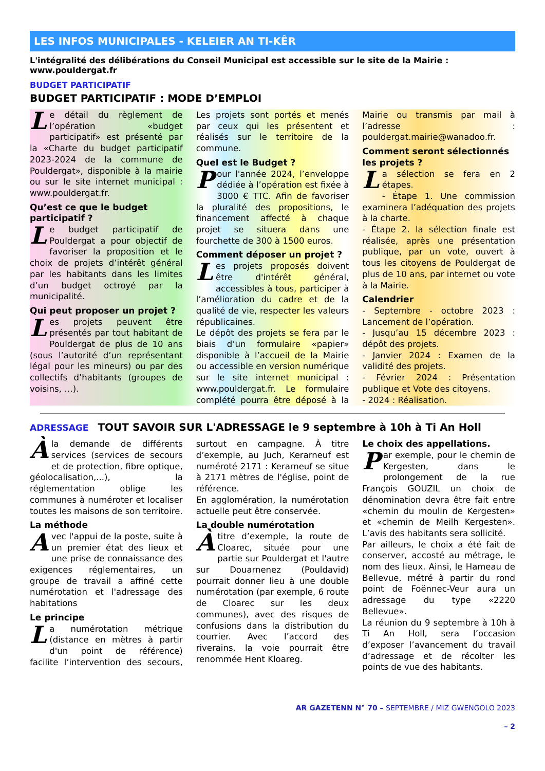LES INFOS MUNICIPALES - KELEIER AN TI-KÊR
L'intégralité des délibérations du Conseil Municipal est accessible sur le site de la Mairie : www.pouldergat.fr
BUDGET PARTICIPATIF
BUDGET PARTICIPATIF : MODE D’EMPLOI
Le détail du règlement de l’opération «budget participatif» est présenté par la «Charte du budget participatif 2023-2024 de la commune de Pouldergat», disponible à la mairie ou sur le site internet municipal : www.pouldergat.fr.
Qu’est ce que le budget participatif ?
Le budget participatif de Pouldergat a pour objectif de favoriser la proposition et le choix de projets d’intérêt général par les habitants dans les limites d’un budget octroyé par la municipalité.
Qui peut proposer un projet ?
Les projets peuvent être présentés par tout habitant de Pouldergat de plus de 10 ans (sous l’autorité d’un représentant légal pour les mineurs) ou par des collectifs d’habitants (groupes de voisins, …).
Les projets sont portés et menés par ceux qui les présentent et réalisés sur le territoire de la commune.
Quel est le Budget ?
Pour l'année 2024, l’enveloppe dédiée à l’opération est fixée à 3000 € TTC. Afin de favoriser la pluralité des propositions, le financement affecté à chaque projet se situera dans une fourchette de 300 à 1500 euros.
Comment déposer un projet ?
Les projets proposés doivent être d'intérêt général, accessibles à tous, participer à l’amélioration du cadre et de la qualité de vie, respecter les valeurs républicaines.
Le dépôt des projets se fera par le biais d’un formulaire «papier» disponible à l’accueil de la Mairie ou accessible en version numérique sur le site internet municipal : www.pouldergat.fr. Le formulaire complété pourra être déposé à la Mairie ou transmis par mail à l’adresse : pouldergat.mairie@wanadoo.fr.
Comment seront sélectionnés les projets ?
La sélection se fera en 2 étapes.
- Étape 1. Une commission examinera l’adéquation des projets à la charte.
- Étape 2. la sélection finale est réalisée, après une présentation publique, par un vote, ouvert à tous les citoyens de Pouldergat de plus de 10 ans, par internet ou vote à la Mairie.
Calendrier
- Septembre - octobre 2023 : Lancement de l’opération.
- Jusqu’au 15 décembre 2023 : dépôt des projets.
- Janvier 2024 : Examen de la validité des projets.
- Février 2024 : Présentation publique et Vote des citoyens.
- 2024 : Réalisation.
ADRESSAGE TOUT SAVOIR SUR L'ADRESSAGE le 9 septembre à 10h à Ti An Holl
Àla demande de différents services (services de secours et de protection, fibre optique, géolocalisation,...), la réglementation oblige les communes à numéroter et localiser toutes les maisons de son territoire.
La méthode
Avec l'appui de la poste, suite à un premier état des lieux et une prise de connaissance des exigences réglementaires, un groupe de travail a affiné cette numérotation et l'adressage des habitations
Le principe
La numérotation métrique (distance en mètres à partir d'un point de référence) facilite l’intervention des secours, surtout en campagne. À titre d’exemple, au Juch, Kerarneuf est numéroté 2171 : Kerarneuf se situe à 2171 mètres de l'église, point de référence.
En agglomération, la numérotation actuelle peut être conservée.
La double numérotation
Àtitre d’exemple, la route de Cloarec, située pour une partie sur Pouldergat et l'autre sur Douarnenez (Pouldavid) pourrait donner lieu à une double numérotation (par exemple, 6 route de Cloarec sur les deux communes), avec des risques de confusions dans la distribution du courrier. Avec l’accord des riverains, la voie pourrait être renommée Hent Kloareg.
Le choix des appellations.
Par exemple, pour le chemin de Kergesten, dans le prolongement de la rue François GOUZIL un choix de dénomination devra être fait entre «chemin du moulin de Kergesten» et «chemin de Meilh Kergesten». L’avis des habitants sera sollicité.
Par ailleurs, le choix a été fait de conserver, accosté au métrage, le nom des lieux. Ainsi, le Hameau de Bellevue, métré à partir du rond point de Foënnec-Veur aura un adressage du type «2220 Bellevue».
La réunion du 9 septembre à 10h à Ti An Holl, sera l’occasion d’exposer l’avancement du travail d’adressage et de récolter les points de vue des habitants.
AR GAZETENN N° 70 – SEPTEMBRE / MIZ GWENGOLO 2023
– 2